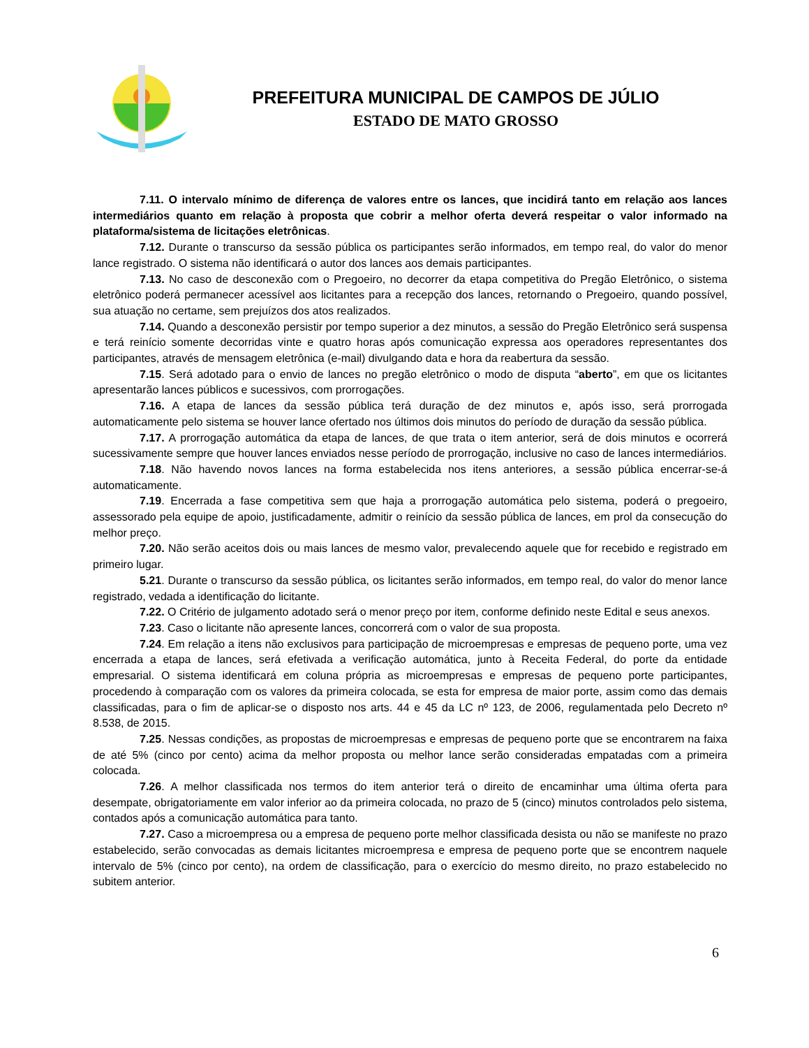PREFEITURA MUNICIPAL DE CAMPOS DE JÚLIO
ESTADO DE MATO GROSSO
7.11. O intervalo mínimo de diferença de valores entre os lances, que incidirá tanto em relação aos lances intermediários quanto em relação à proposta que cobrir a melhor oferta deverá respeitar o valor informado na plataforma/sistema de licitações eletrônicas.
7.12. Durante o transcurso da sessão pública os participantes serão informados, em tempo real, do valor do menor lance registrado. O sistema não identificará o autor dos lances aos demais participantes.
7.13. No caso de desconexão com o Pregoeiro, no decorrer da etapa competitiva do Pregão Eletrônico, o sistema eletrônico poderá permanecer acessível aos licitantes para a recepção dos lances, retornando o Pregoeiro, quando possível, sua atuação no certame, sem prejuízos dos atos realizados.
7.14. Quando a desconexão persistir por tempo superior a dez minutos, a sessão do Pregão Eletrônico será suspensa e terá reinício somente decorridas vinte e quatro horas após comunicação expressa aos operadores representantes dos participantes, através de mensagem eletrônica (e-mail) divulgando data e hora da reabertura da sessão.
7.15. Será adotado para o envio de lances no pregão eletrônico o modo de disputa “aberto”, em que os licitantes apresentarão lances públicos e sucessivos, com prorrogações.
7.16. A etapa de lances da sessão pública terá duração de dez minutos e, após isso, será prorrogada automaticamente pelo sistema se houver lance ofertado nos últimos dois minutos do período de duração da sessão pública.
7.17. A prorrogação automática da etapa de lances, de que trata o item anterior, será de dois minutos e ocorrerá sucessivamente sempre que houver lances enviados nesse período de prorrogação, inclusive no caso de lances intermediários.
7.18. Não havendo novos lances na forma estabelecida nos itens anteriores, a sessão pública encerrar-se-á automaticamente.
7.19. Encerrada a fase competitiva sem que haja a prorrogação automática pelo sistema, poderá o pregoeiro, assessorado pela equipe de apoio, justificadamente, admitir o reinício da sessão pública de lances, em prol da consecução do melhor preço.
7.20. Não serão aceitos dois ou mais lances de mesmo valor, prevalecendo aquele que for recebido e registrado em primeiro lugar.
5.21. Durante o transcurso da sessão pública, os licitantes serão informados, em tempo real, do valor do menor lance registrado, vedada a identificação do licitante.
7.22. O Critério de julgamento adotado será o menor preço por item, conforme definido neste Edital e seus anexos.
7.23. Caso o licitante não apresente lances, concorrerá com o valor de sua proposta.
7.24. Em relação a itens não exclusivos para participação de microempresas e empresas de pequeno porte, uma vez encerrada a etapa de lances, será efetivada a verificação automática, junto à Receita Federal, do porte da entidade empresarial. O sistema identificará em coluna própria as microempresas e empresas de pequeno porte participantes, procedendo à comparação com os valores da primeira colocada, se esta for empresa de maior porte, assim como das demais classificadas, para o fim de aplicar-se o disposto nos arts. 44 e 45 da LC nº 123, de 2006, regulamentada pelo Decreto nº 8.538, de 2015.
7.25. Nessas condições, as propostas de microempresas e empresas de pequeno porte que se encontrarem na faixa de até 5% (cinco por cento) acima da melhor proposta ou melhor lance serão consideradas empatadas com a primeira colocada.
7.26. A melhor classificada nos termos do item anterior terá o direito de encaminhar uma última oferta para desempate, obrigatoriamente em valor inferior ao da primeira colocada, no prazo de 5 (cinco) minutos controlados pelo sistema, contados após a comunicação automática para tanto.
7.27. Caso a microempresa ou a empresa de pequeno porte melhor classificada desista ou não se manifeste no prazo estabelecido, serão convocadas as demais licitantes microempresa e empresa de pequeno porte que se encontrem naquele intervalo de 5% (cinco por cento), na ordem de classificação, para o exercício do mesmo direito, no prazo estabelecido no subitem anterior.
6